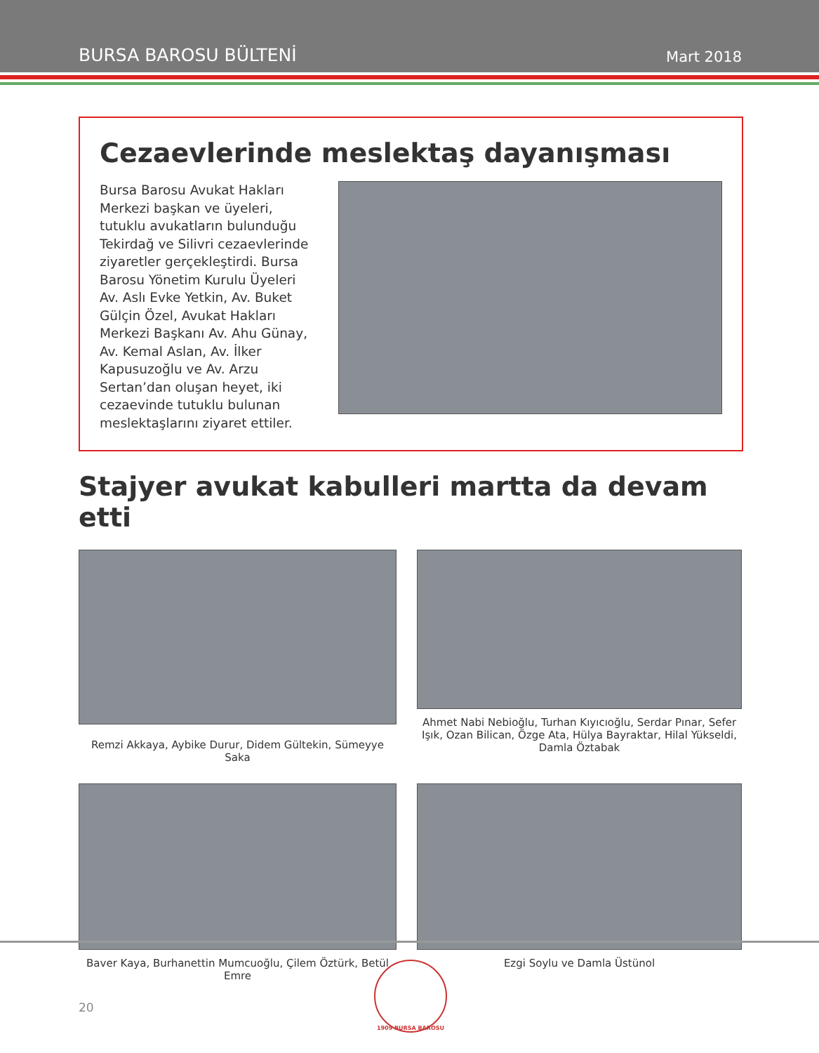BURSA BAROSU BÜLTENİ Mart 2018
Cezaevlerinde meslektaş dayanışması
Bursa Barosu Avukat Hakları Merkezi başkan ve üyeleri, tutuklu avukatların bulunduğu Tekirdağ ve Silivri cezaevlerinde ziyaretler gerçekleştirdi. Bursa Barosu Yönetim Kurulu Üyeleri Av. Aslı Evke Yetkin, Av. Buket Gülçin Özel, Avukat Hakları Merkezi Başkanı Av. Ahu Günay, Av. Kemal Aslan, Av. İlker Kapusuzoğlu ve Av. Arzu Sertan’dan oluşan heyet, iki cezaevinde tutuklu bulunan meslektaşlarını ziyaret ettiler.
Stajyer avukat kabulleri martta da devam etti
Remzi Akkaya, Aybike Durur, Didem Gültekin, Sümeyye Saka
Ahmet Nabi Nebioğlu, Turhan Kıyıcıoğlu, Serdar Pınar, Sefer Işık, Ozan Bilican, Özge Ata, Hülya Bayraktar, Hilal Yükseldi, Damla Öztabak
Baver Kaya, Burhanettin Mumcuoğlu, Çilem Öztürk, Betül Emre
Ezgi Soylu ve Damla Üstünol
20
1909 BURSA BAROSU